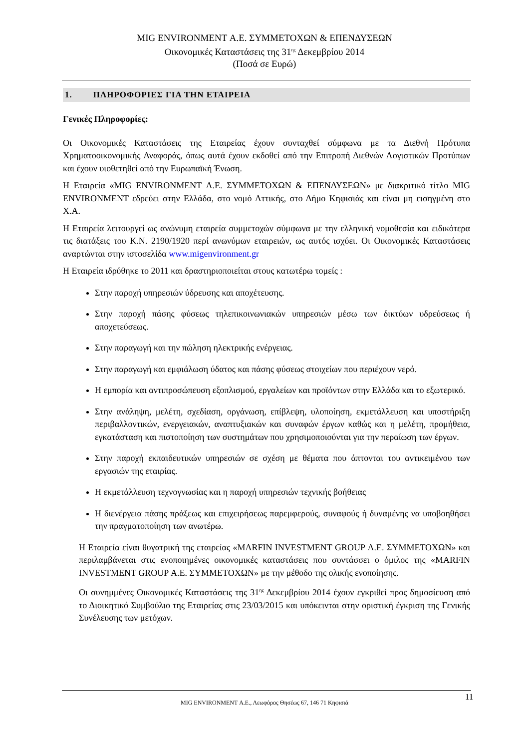MIG ENVIRONMENT Α.Ε. ΣΥΜΜΕΤΟΧΩΝ & ΕΠΕΝΔΥΣΕΩΝ
Οικονομικές Καταστάσεις της 31<sup>ης</sup> Δεκεμβρίου 2014
(Ποσά σε Ευρώ)
1. ΠΛΗΡΟΦΟΡΙΕΣ ΓΙΑ ΤΗΝ ΕΤΑΙΡΕΙΑ
Γενικές Πληροφορίες:
Οι Οικονομικές Καταστάσεις της Εταιρείας έχουν συνταχθεί σύμφωνα με τα Διεθνή Πρότυπα Χρηματοοικονομικής Αναφοράς, όπως αυτά έχουν εκδοθεί από την Επιτροπή Διεθνών Λογιστικών Προτύπων και έχουν υιοθετηθεί από την Ευρωπαϊκή Ένωση.
Η Εταιρεία «MIG ENVIRONMENT Α.Ε. ΣΥΜΜΕΤΟΧΩΝ & ΕΠΕΝΔΥΣΕΩΝ» με διακριτικό τίτλο MIG ENVIRONMENT εδρεύει στην Ελλάδα, στο νομό Αττικής, στο Δήμο Κηφισιάς και είναι μη εισηγμένη στο Χ.Α.
Η Εταιρεία λειτουργεί ως ανώνυμη εταιρεία συμμετοχών σύμφωνα με την ελληνική νομοθεσία και ειδικότερα τις διατάξεις του Κ.Ν. 2190/1920 περί ανωνύμων εταιρειών, ως αυτός ισχύει. Οι Οικονομικές Καταστάσεις αναρτώνται στην ιστοσελίδα www.migenvironment.gr
Η Εταιρεία ιδρύθηκε το 2011 και δραστηριοποιείται στους κατωτέρω τομείς :
Στην παροχή υπηρεσιών ύδρευσης και αποχέτευσης.
Στην παροχή πάσης φύσεως τηλεπικοινωνιακών υπηρεσιών μέσω των δικτύων υδρεύσεως ή αποχετεύσεως.
Στην παραγωγή και την πώληση ηλεκτρικής ενέργειας.
Στην παραγωγή και εμφιάλωση ύδατος και πάσης φύσεως στοιχείων που περιέχουν νερό.
Η εμπορία και αντιπροσώπευση εξοπλισμού, εργαλείων και προϊόντων στην Ελλάδα και το εξωτερικό.
Στην ανάληψη, μελέτη, σχεδίαση, οργάνωση, επίβλεψη, υλοποίηση, εκμετάλλευση και υποστήριξη περιβαλλοντικών, ενεργειακών, αναπτυξιακών και συναφών έργων καθώς και η μελέτη, προμήθεια, εγκατάσταση και πιστοποίηση των συστημάτων που χρησιμοποιούνται για την περαίωση των έργων.
Στην παροχή εκπαιδευτικών υπηρεσιών σε σχέση με θέματα που άπτονται του αντικειμένου των εργασιών της εταιρίας.
Η εκμετάλλευση τεχνογνωσίας και η παροχή υπηρεσιών τεχνικής βοήθειας
Η διενέργεια πάσης πράξεως και επιχειρήσεως παρεμφερούς, συναφούς ή δυναμένης να υποβοηθήσει την πραγματοποίηση των ανωτέρω.
Η Εταιρεία είναι θυγατρική της εταιρείας «MARFIN INVESTMENT GROUP Α.Ε. ΣΥΜΜΕΤΟΧΩΝ» και περιλαμβάνεται στις ενοποιημένες οικονομικές καταστάσεις που συντάσσει ο όμιλος της «MARFIN INVESTMENT GROUP Α.Ε. ΣΥΜΜΕΤΟΧΩΝ» με την μέθοδο της ολικής ενοποίησης.
Οι συνημμένες Οικονομικές Καταστάσεις της 31<sup>ης</sup> Δεκεμβρίου 2014 έχουν εγκριθεί προς δημοσίευση από το Διοικητικό Συμβούλιο της Εταιρείας στις 23/03/2015 και υπόκεινται στην οριστική έγκριση της Γενικής Συνέλευσης των μετόχων.
11
MIG ENVIRONMENT Α.Ε., Λεωφόρος Θησέως 67, 146 71 Κηφισιά